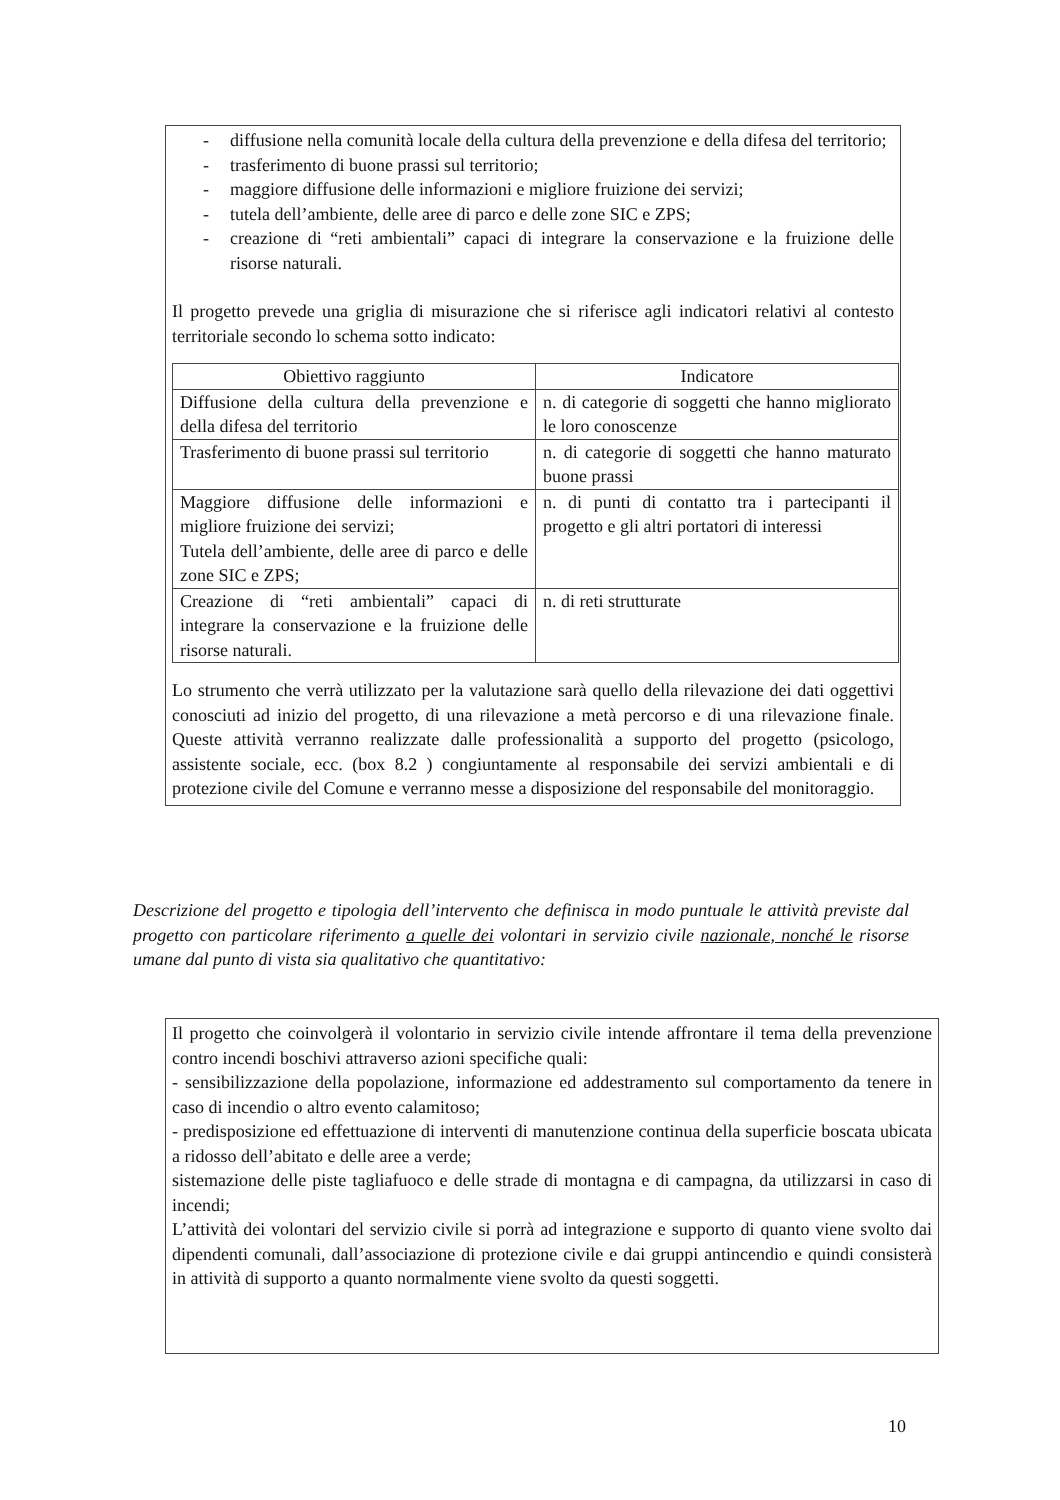- diffusione nella comunità locale della cultura della prevenzione e della difesa del territorio;
- trasferimento di buone prassi sul territorio;
- maggiore diffusione delle informazioni e migliore fruizione dei servizi;
- tutela dell’ambiente, delle aree di parco e delle zone SIC e ZPS;
- creazione di “reti ambientali” capaci di integrare la conservazione e la fruizione delle risorse naturali.
Il progetto prevede una griglia di misurazione che si riferisce agli indicatori relativi al contesto territoriale secondo lo schema sotto indicato:
| Obiettivo raggiunto | Indicatore |
| --- | --- |
| Diffusione della cultura della prevenzione e della difesa del territorio | n. di categorie di soggetti che hanno migliorato le loro conoscenze |
| Trasferimento di buone prassi sul territorio | n. di categorie di soggetti che hanno maturato buone prassi |
| Maggiore diffusione delle informazioni e migliore fruizione dei servizi; Tutela dell’ambiente, delle aree di parco e delle zone SIC e ZPS; | n. di punti di contatto tra i partecipanti il progetto e gli altri portatori di interessi |
| Creazione di “reti ambientali” capaci di integrare la conservazione e la fruizione delle risorse naturali. | n. di reti strutturate |
Lo strumento che verrà utilizzato per la valutazione sarà quello della rilevazione dei dati oggettivi conosciuti ad inizio del progetto, di una rilevazione a metà percorso e di una rilevazione finale. Queste attività verranno realizzate dalle professionalità a supporto del progetto (psicologo, assistente sociale, ecc. (box 8.2 ) congiuntamente al responsabile dei servizi ambientali e di protezione civile del Comune e verranno messe a disposizione del responsabile del monitoraggio.
Descrizione del progetto e tipologia dell’intervento che definisca in modo puntuale le attività previste dal progetto con particolare riferimento a quelle dei volontari in servizio civile nazionale, nonché le risorse umane dal punto di vista sia qualitativo che quantitativo:
Il progetto che coinvolgerà il volontario in servizio civile intende affrontare il tema della prevenzione contro incendi boschivi attraverso azioni specifiche quali:
- sensibilizzazione della popolazione, informazione ed addestramento sul comportamento da tenere in caso di incendio o altro evento calamitoso;
- predisposizione ed effettuazione di interventi di manutenzione continua della superficie boscata ubicata a ridosso dell’abitato e delle aree a verde;
sistemazione delle piste tagliafuoco e delle strade di montagna e di campagna, da utilizzarsi in caso di incendi;
L’attività dei volontari del servizio civile si porrà ad integrazione e supporto di quanto viene svolto dai dipendenti comunali, dall’associazione di protezione civile e dai gruppi antincendio e quindi consisterà in attività di supporto a quanto normalmente viene svolto da questi soggetti.
10